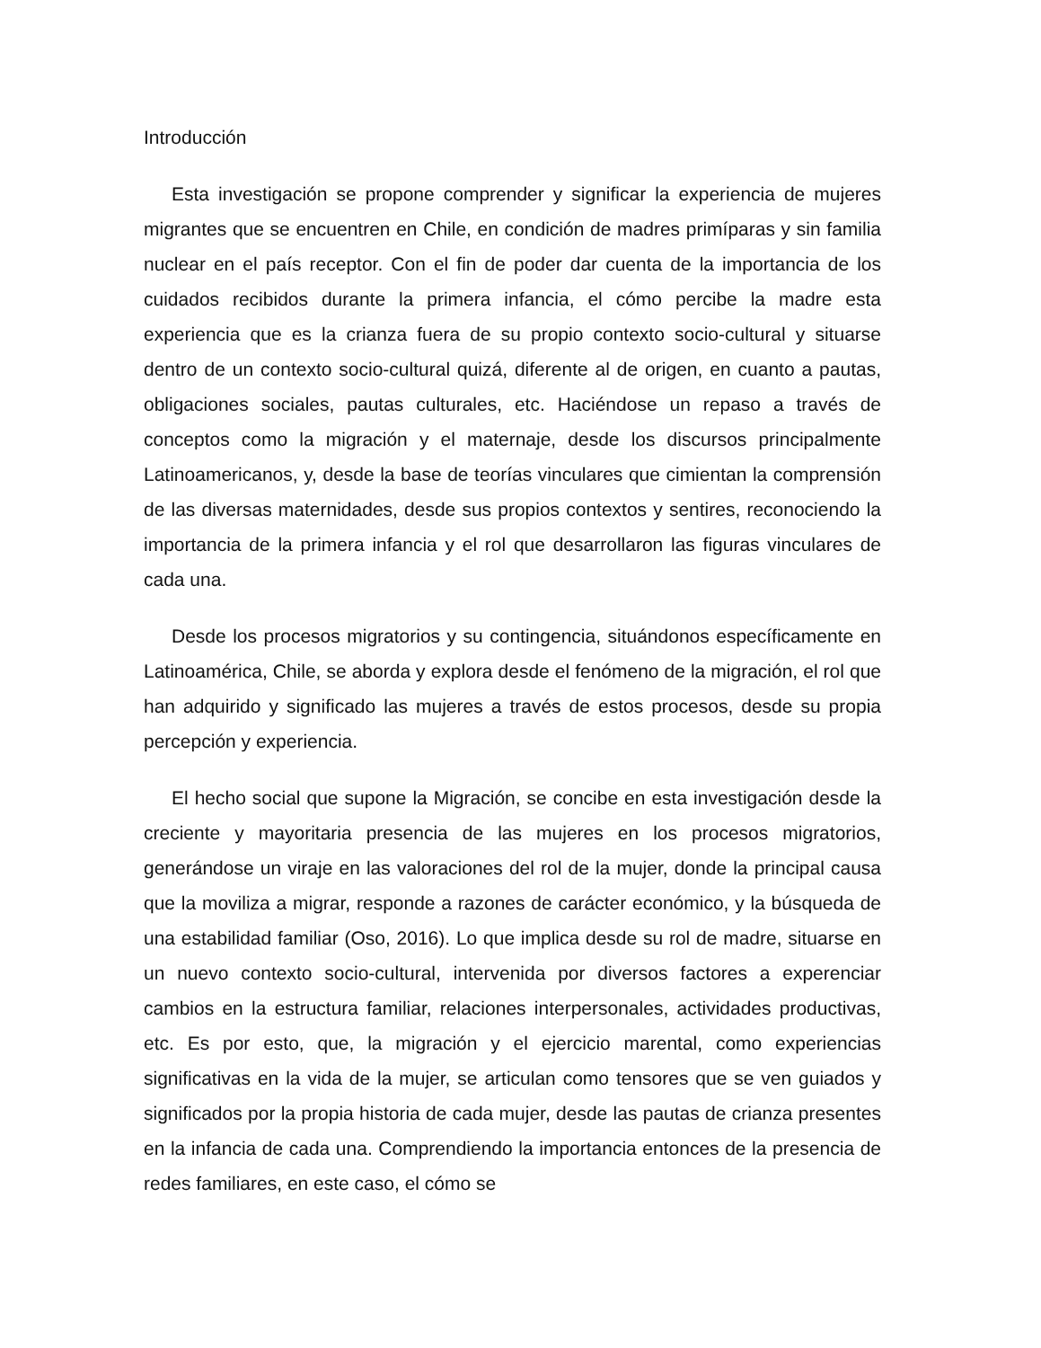Introducción
Esta investigación se propone comprender y significar la experiencia de mujeres migrantes que se encuentren en Chile, en condición de madres primíparas y sin familia nuclear en el país receptor. Con el fin de poder dar cuenta de la importancia de los cuidados recibidos durante la primera infancia, el cómo percibe la madre esta experiencia que es la crianza fuera de su propio contexto socio-cultural y situarse dentro de un contexto socio-cultural quizá, diferente al de origen, en cuanto a pautas, obligaciones sociales, pautas culturales, etc. Haciéndose un repaso a través de conceptos como la migración y el maternaje, desde los discursos principalmente Latinoamericanos, y, desde la base de teorías vinculares que cimientan la comprensión de las diversas maternidades, desde sus propios contextos y sentires, reconociendo la importancia de la primera infancia y el rol que desarrollaron las figuras vinculares de cada una.
Desde los procesos migratorios y su contingencia, situándonos específicamente en Latinoamérica, Chile, se aborda y explora desde el fenómeno de la migración, el rol que han adquirido y significado las mujeres a través de estos procesos, desde su propia percepción y experiencia.
El hecho social que supone la Migración, se concibe en esta investigación desde la creciente y mayoritaria presencia de las mujeres en los procesos migratorios, generándose un viraje en las valoraciones del rol de la mujer, donde la principal causa que la moviliza a migrar, responde a razones de carácter económico, y la búsqueda de una estabilidad familiar (Oso, 2016). Lo que implica desde su rol de madre, situarse en un nuevo contexto socio-cultural, intervenida por diversos factores a experenciar cambios en la estructura familiar, relaciones interpersonales, actividades productivas, etc. Es por esto, que, la migración y el ejercicio marental, como experiencias significativas en la vida de la mujer, se articulan como tensores que se ven guiados y significados por la propia historia de cada mujer, desde las pautas de crianza presentes en la infancia de cada una. Comprendiendo la importancia entonces de la presencia de redes familiares, en este caso, el cómo se